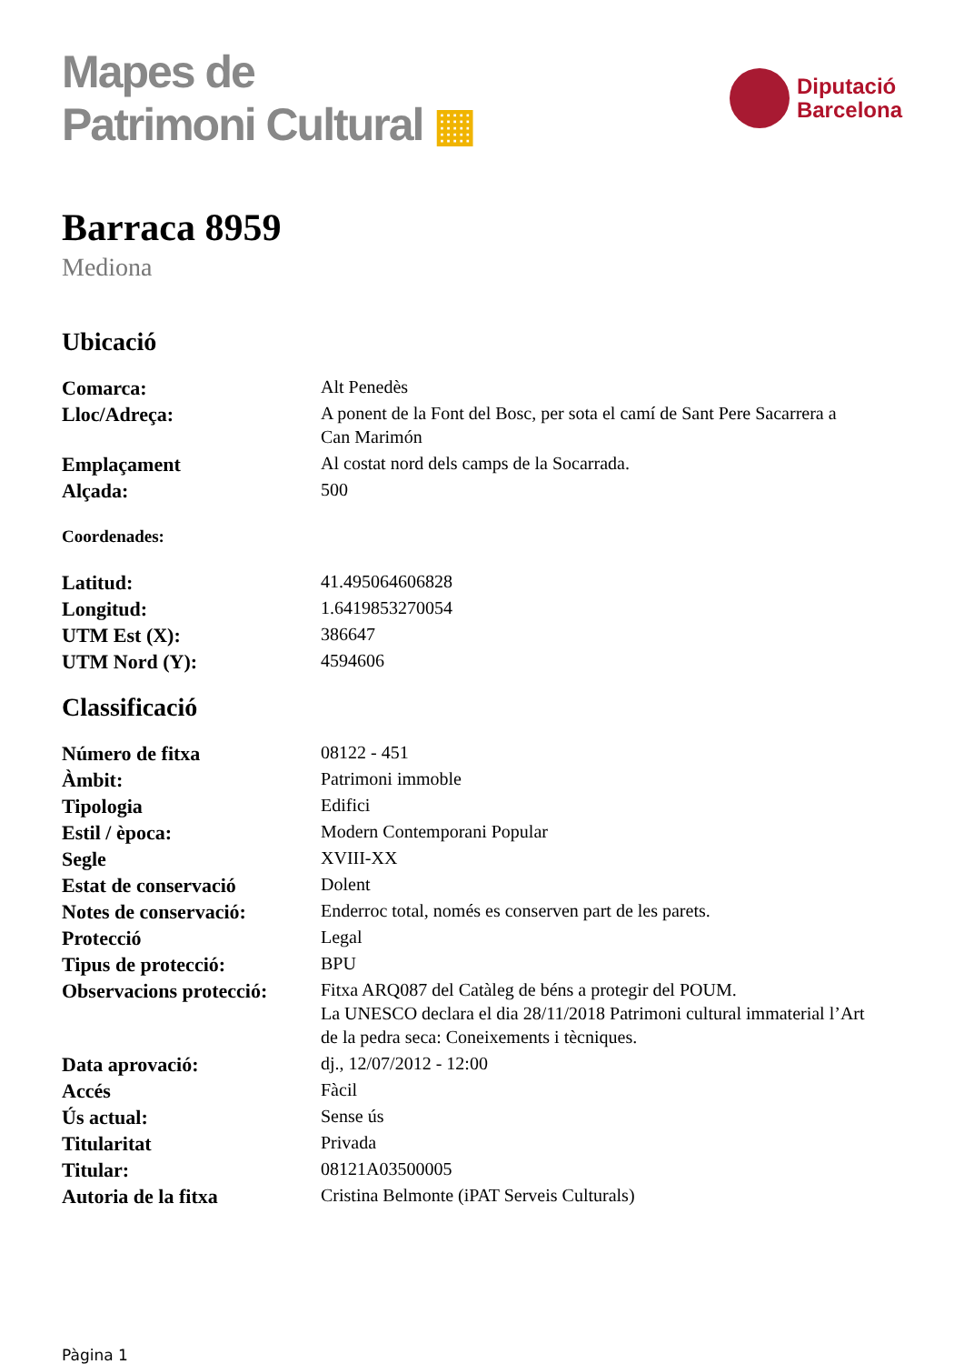Mapes de
Patrimoni Cultural ▦
Diputació
Barcelona
Barraca 8959
Mediona
Ubicació
| Comarca: | Alt Penedès |
| Lloc/Adreça: | A ponent de la Font del Bosc, per sota el camí de Sant Pere Sacarrera a Can Marimón |
| Emplaçament | Al costat nord dels camps de la Socarrada. |
| Alçada: | 500 |
Coordenades:
| Latitud: | 41.495064606828 |
| Longitud: | 1.6419853270054 |
| UTM Est (X): | 386647 |
| UTM Nord (Y): | 4594606 |
Classificació
| Número de fitxa | 08122 - 451 |
| Àmbit: | Patrimoni immoble |
| Tipologia | Edifici |
| Estil / època: | Modern Contemporani Popular |
| Segle | XVIII-XX |
| Estat de conservació | Dolent |
| Notes de conservació: | Enderroc total, només es conserven part de les parets. |
| Protecció | Legal |
| Tipus de protecció: | BPU |
| Observacions protecció: | Fitxa ARQ087 del Catàleg de béns a protegir del POUM. La UNESCO declara el dia 28/11/2018 Patrimoni cultural immaterial l’Art de la pedra seca: Coneixements i tècniques. |
| Data aprovació: | dj., 12/07/2012 - 12:00 |
| Accés | Fàcil |
| Ús actual: | Sense ús |
| Titularitat | Privada |
| Titular: | 08121A03500005 |
| Autoria de la fitxa | Cristina Belmonte (iPAT Serveis Culturals) |
Pàgina 1